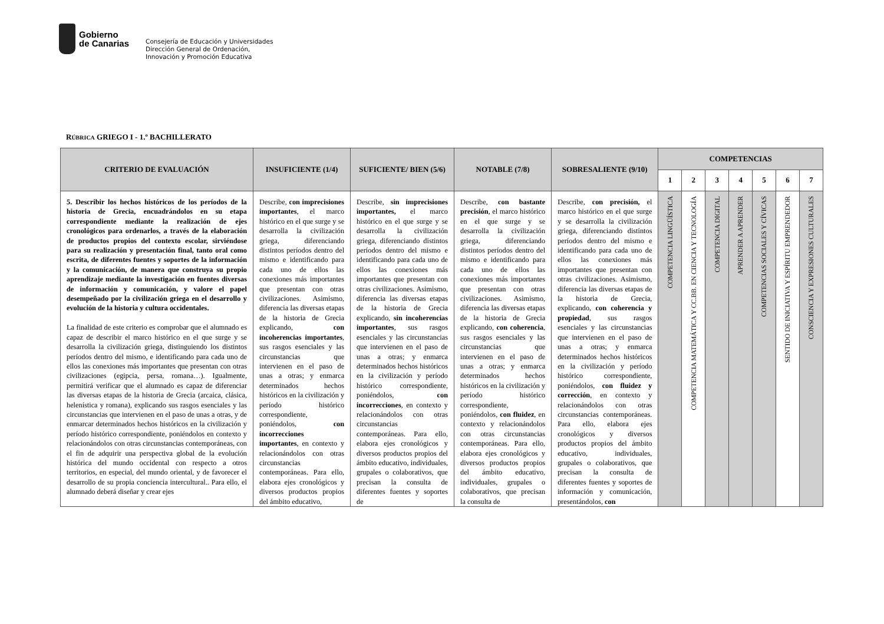Gobierno
de Canarias
Consejería de Educación y Universidades
Dirección General de Ordenación,
Innovación y Promoción Educativa
RÚBRICA GRIEGO I - 1.º BACHILLERATO
| CRITERIO DE EVALUACIÓN | INSUFICIENTE (1/4) | SUFICIENTE/ BIEN (5/6) | NOTABLE (7/8) | SOBRESALIENTE (9/10) | COMPETENCIAS | | | | | | |
| --- | --- | --- | --- | --- | --- | --- | --- | --- | --- | --- | --- |
| | | | | | 1 | 2 | 3 | 4 | 5 | 6 | 7 |
| 5. Describir los hechos históricos de los períodos de la historia de Grecia, encuadrándolos en su etapa correspondiente mediante la realización de ejes cronológicos para ordenarlos, a través de la elaboración de productos propios del contexto escolar, sirviéndose para su realización y presentación final, tanto oral como escrita, de diferentes fuentes y soportes de la información y la comunicación, de manera que construya su propio aprendizaje mediante la investigación en fuentes diversas de información y comunicación, y valore el papel desempeñado por la civilización griega en el desarrollo y evolución de la historia y cultura occidentales. La finalidad de este criterio es comprobar que el alumnado es capaz de describir el marco histórico en el que surge y se desarrolla la civilización griega, distinguiendo los distintos períodos dentro del mismo, e identificando para cada uno de ellos las conexiones más importantes que presentan con otras civilizaciones (egipcia, persa, romana…). Igualmente, permitirá verificar que el alumnado es capaz de diferenciar las diversas etapas de la historia de Grecia (arcaica, clásica, helenística y romana), explicando sus rasgos esenciales y las circunstancias que intervienen en el paso de unas a otras, y de enmarcar determinados hechos históricos en la civilización y período histórico correspondiente, poniéndolos en contexto y relacionándolos con otras circunstancias contemporáneas, con el fin de adquirir una perspectiva global de la evolución histórica del mundo occidental con respecto a otros territorios, en especial, del mundo oriental, y de favorecer el desarrollo de su propia conciencia intercultural.. Para ello, el alumnado deberá diseñar y crear ejes | Describe, con imprecisiones importantes , el marco histórico en el que surge y se desarrolla la civilización griega, diferenciando distintos períodos dentro del mismo e identificando para cada uno de ellos las conexiones más importantes que presentan con otras civilizaciones. Asimismo, diferencia las diversas etapas de la historia de Grecia explicando, con incoherencias importantes , sus rasgos esenciales y las circunstancias que intervienen en el paso de unas a otras; y enmarca determinados hechos históricos en la civilización y período histórico correspondiente, poniéndolos, con incorrecciones importantes , en contexto y relacionándolos con otras circunstancias contemporáneas. Para ello, elabora ejes cronológicos y diversos productos propios del ámbito educativo, | Describe, sin imprecisiones importantes, el marco histórico en el que surge y se desarrolla la civilización griega, diferenciando distintos períodos dentro del mismo e identificando para cada uno de ellos las conexiones más importantes que presentan con otras civilizaciones. Asimismo, diferencia las diversas etapas de la historia de Grecia explicando, sin incoherencias importantes , sus rasgos esenciales y las circunstancias que intervienen en el paso de unas a otras; y enmarca determinados hechos históricos en la civilización y período histórico correspondiente, poniéndolos, con incorrecciones , en contexto y relacionándolos con otras circunstancias contemporáneas. Para ello, elabora ejes cronológicos y diversos productos propios del ámbito educativo, individuales, grupales o colaborativos, que precisan la consulta de diferentes fuentes y soportes de | Describe, con bastante precisión , el marco histórico en el que surge y se desarrolla la civilización griega, diferenciando distintos períodos dentro del mismo e identificando para cada uno de ellos las conexiones más importantes que presentan con otras civilizaciones. Asimismo, diferencia las diversas etapas de la historia de Grecia explicando, con coherencia , sus rasgos esenciales y las circunstancias que intervienen en el paso de unas a otras; y enmarca determinados hechos históricos en la civilización y período histórico correspondiente, poniéndolos, con fluidez , en contexto y relacionándolos con otras circunstancias contemporáneas. Para ello, elabora ejes cronológicos y diversos productos propios del ámbito educativo, individuales, grupales o colaborativos, que precisan la consulta de | Describe, con precisión, el marco histórico en el que surge y se desarrolla la civilización griega, diferenciando distintos períodos dentro del mismo e identificando para cada uno de ellos las conexiones más importantes que presentan con otras civilizaciones. Asimismo, diferencia las diversas etapas de la historia de Grecia, explicando, con coherencia y propiedad , sus rasgos esenciales y las circunstancias que intervienen en el paso de unas a otras; y enmarca determinados hechos históricos en la civilización y período histórico correspondiente, poniéndolos, con fluidez y corrección , en contexto y relacionándolos con otras circunstancias contemporáneas. Para ello, elabora ejes cronológicos y diversos productos propios del ámbito educativo, individuales, grupales o colaborativos, que precisan la consulta de diferentes fuentes y soportes de información y comunicación, presentándolos, con | COMPETENCIA LINGÜÍSTICA | COMPETENCIA MATEMÁTICA Y CC.BB. EN CIENCIA Y TECNOLOGÍA | COMPETENCIA DIGITAL | APRENDER A APRENDER | COMPETENCIAS SOCIALES Y CÍVICAS | SENTIDO DE INICIATIVA Y ESPÍRITU EMPRENDEDOR | CONSCIENCIA Y EXPRESIONES CULTURALES |